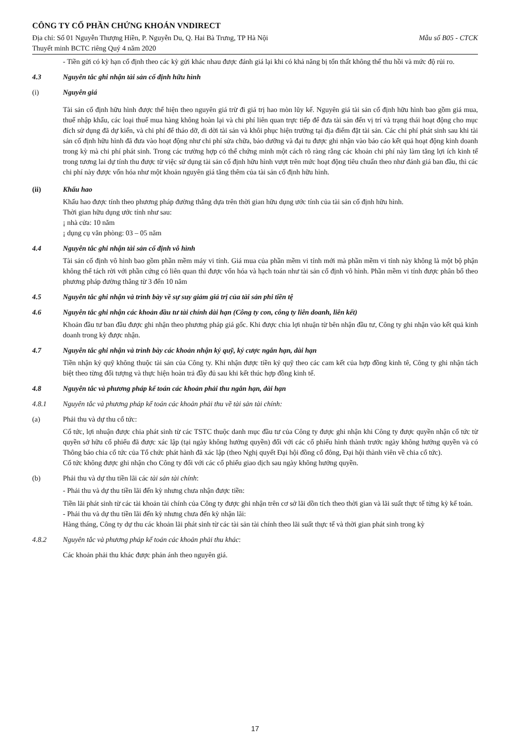CÔNG TY CỔ PHẦN CHỨNG KHOÁN VNDIRECT
Địa chỉ: Số 01 Nguyễn Thượng Hiền, P. Nguyễn Du, Q. Hai Bà Trưng, TP Hà Nội Mẫu số B05 - CTCK
Thuyết minh BCTC riêng Quý 4 năm 2020
- Tiền gửi có kỳ hạn cố định theo các kỳ gửi khác nhau được đánh giá lại khi có khả năng bị tổn thất không thể thu hồi và mức độ rủi ro.
4.3 Nguyên tắc ghi nhận tài sản cố định hữu hình
(i) Nguyên giá
Tài sản cố định hữu hình được thể hiện theo nguyên giá trừ đi giá trị hao mòn lũy kế. Nguyên giá tài sản cố định hữu hình bao gồm giá mua, thuế nhập khẩu, các loại thuế mua hàng không hoàn lại và chi phí liên quan trực tiếp để đưa tài sản đến vị trí và trạng thái hoạt động cho mục đích sử dụng đã dự kiến, và chi phí để tháo dỡ, di dời tài sản và khôi phục hiện trường tại địa điểm đặt tài sản. Các chi phí phát sinh sau khi tài sản cố định hữu hình đã đưa vào hoạt động như chi phí sửa chữa, bảo dưỡng và đại tu được ghi nhận vào báo cáo kết quả hoạt động kinh doanh trong kỳ mà chi phí phát sinh. Trong các trường hợp có thể chứng minh một cách rõ ràng rằng các khoản chi phí này làm tăng lợi ích kinh tế trong tương lai dự tính thu được từ việc sử dụng tài sản cố định hữu hình vượt trên mức hoạt động tiêu chuẩn theo như đánh giá ban đầu, thì các chi phí này được vốn hóa như một khoản nguyên giá tăng thêm của tài sản cố định hữu hình.
(ii) Khấu hao
Khấu hao được tính theo phương pháp đường thẳng dựa trên thời gian hữu dụng ước tính của tài sản cố định hữu hình.
Thời gian hữu dụng ước tính như sau:
¡ nhà cửa: 10 năm
¡ dụng cụ văn phòng: 03 – 05 năm
4.4 Nguyên tắc ghi nhận tài sản cố định vô hình
Tài sản cố định vô hình bao gồm phần mềm máy vi tính. Giá mua của phần mềm vi tính mới mà phần mềm vi tính này không là một bộ phận không thể tách rời với phần cứng có liên quan thì được vốn hóa và hạch toán như tài sản cố định vô hình. Phần mềm vi tính được phân bổ theo phương pháp đường thẳng từ 3 đến 10 năm
4.5 Nguyên tắc ghi nhận và trình bày về sự suy giảm giá trị của tài sản phi tiền tệ
4.6 Nguyên tắc ghi nhận các khoản đầu tư tài chính dài hạn (Công ty con, công ty liên doanh, liên kết)
Khoản đầu tư ban đầu được ghi nhận theo phương pháp giá gốc. Khi được chia lợi nhuận từ bên nhận đầu tư, Công ty ghi nhận vào kết quả kinh doanh trong kỳ được nhận.
4.7 Nguyên tắc ghi nhận và trình bày các khoản nhận ký quỹ, ký cược ngắn hạn, dài hạn
Tiền nhận ký quỹ không thuộc tài sản của Công ty. Khi nhận được tiền ký quỹ theo các cam kết của hợp đồng kinh tê, Công ty ghi nhận tách biệt theo từng đối tượng và thực hiện hoàn trả đầy đủ sau khi kết thúc hợp đồng kinh tế.
4.8 Nguyên tắc và phương pháp kế toán các khoản phải thu ngắn hạn, dài hạn
4.8.1 Nguyên tắc và phương pháp kế toán các khoản phải thu về tài sản tài chính:
(a) Phải thu và dự thu cổ tức:
Cổ tức, lợi nhuận được chia phát sinh từ các TSTC thuộc danh mục đầu tư của Công ty được ghi nhận khi Công ty được quyền nhận cổ tức từ quyền sở hữu cổ phiếu đã được xác lập (tại ngày không hưởng quyền) đối với các cổ phiếu hình thành trước ngày không hưởng quyền và có Thông báo chia cổ tức của Tổ chức phát hành đã xác lập (theo Nghị quyết Đại hội đồng cổ đông, Đại hội thành viên về chia cổ tức).
Cổ tức không được ghi nhận cho Công ty đối với các cổ phiếu giao dịch sau ngày không hưởng quyền.
(b) Phải thu và dự thu tiền lãi các tài sản tài chính:
- Phải thu và dự thu tiền lãi đến kỳ nhưng chưa nhận được tiền:
Tiền lãi phát sinh từ các tài khoản tài chính của Công ty được ghi nhận trên cơ sở lãi dồn tích theo thời gian và lãi suất thực tế từng kỳ kế toán.
- Phải thu và dự thu tiền lãi đến kỳ nhưng chưa đến kỳ nhận lãi:
Hàng tháng, Công ty dự thu các khoản lãi phát sinh từ các tài sản tài chính theo lãi suất thực tế và thời gian phát sinh trong kỳ
4.8.2 Nguyên tắc và phương pháp kế toán các khoản phải thu khác:
Các khoản phải thu khác được phản ánh theo nguyên giá.
17